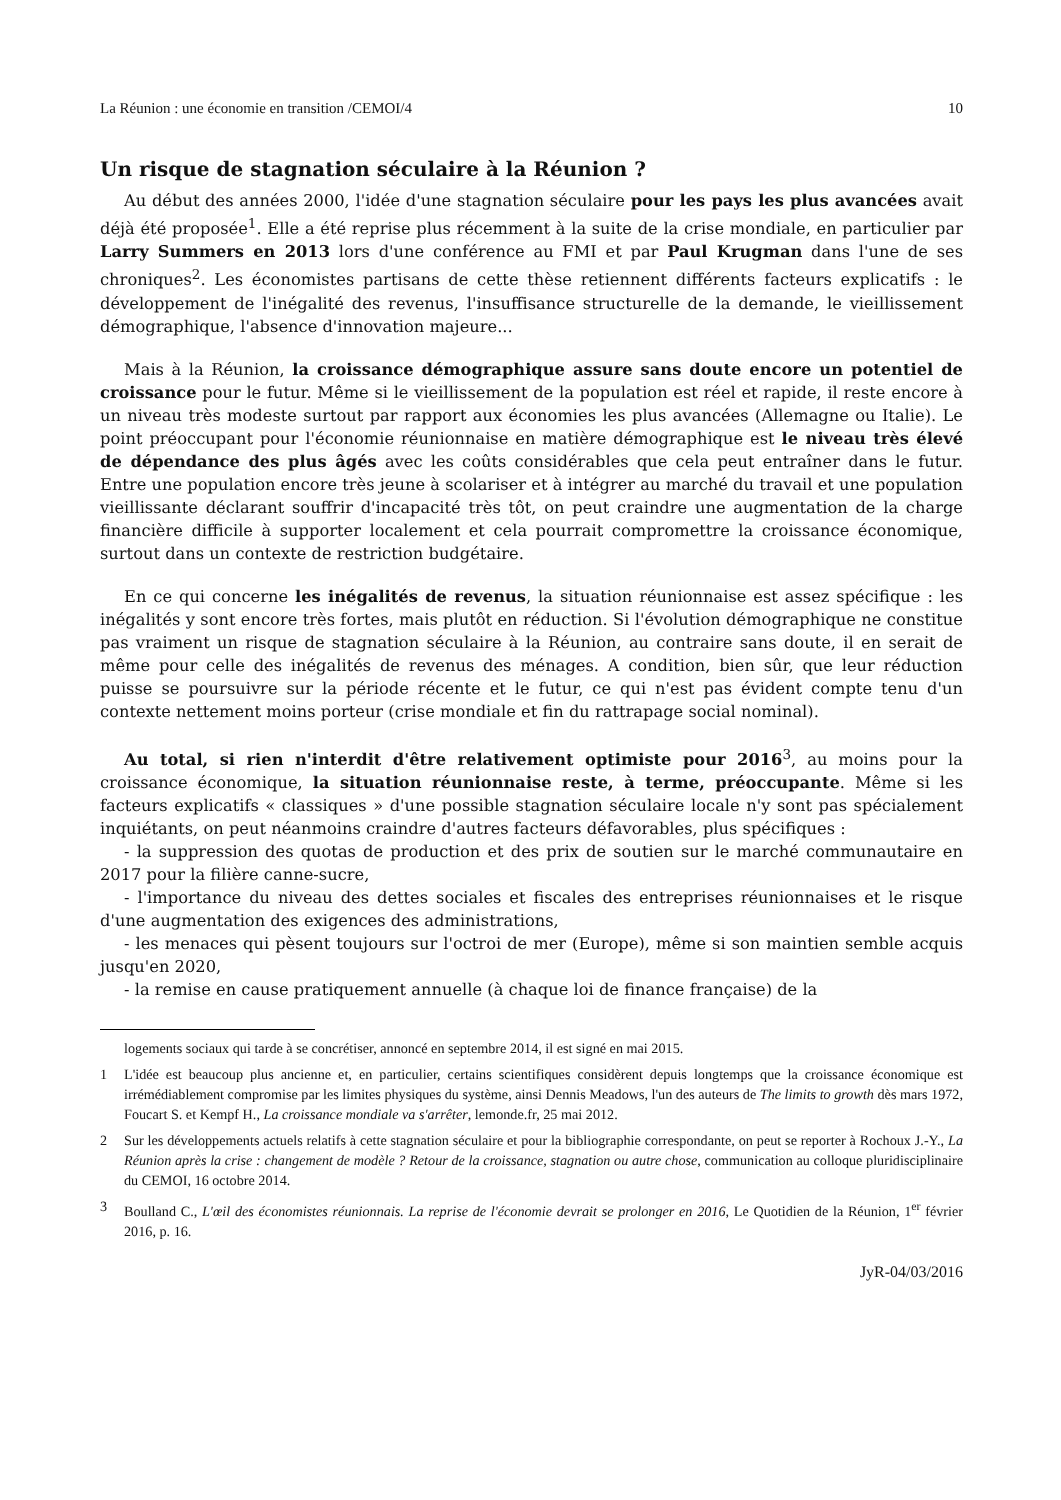La Réunion : une économie en transition /CEMOI/4 10
Un risque de stagnation séculaire à la Réunion ?
Au début des années 2000, l'idée d'une stagnation séculaire pour les pays les plus avancées avait déjà été proposée<sup>1</sup>. Elle a été reprise plus récemment à la suite de la crise mondiale, en particulier par Larry Summers en 2013 lors d'une conférence au FMI et par Paul Krugman dans l'une de ses chroniques<sup>2</sup>. Les économistes partisans de cette thèse retiennent différents facteurs explicatifs : le développement de l'inégalité des revenus, l'insuffisance structurelle de la demande, le vieillissement démographique, l'absence d'innovation majeure...
Mais à la Réunion, la croissance démographique assure sans doute encore un potentiel de croissance pour le futur. Même si le vieillissement de la population est réel et rapide, il reste encore à un niveau très modeste surtout par rapport aux économies les plus avancées (Allemagne ou Italie). Le point préoccupant pour l'économie réunionnaise en matière démographique est le niveau très élevé de dépendance des plus âgés avec les coûts considérables que cela peut entraîner dans le futur. Entre une population encore très jeune à scolariser et à intégrer au marché du travail et une population vieillissante déclarant souffrir d'incapacité très tôt, on peut craindre une augmentation de la charge financière difficile à supporter localement et cela pourrait compromettre la croissance économique, surtout dans un contexte de restriction budgétaire.
En ce qui concerne les inégalités de revenus, la situation réunionnaise est assez spécifique : les inégalités y sont encore très fortes, mais plutôt en réduction. Si l'évolution démographique ne constitue pas vraiment un risque de stagnation séculaire à la Réunion, au contraire sans doute, il en serait de même pour celle des inégalités de revenus des ménages. A condition, bien sûr, que leur réduction puisse se poursuivre sur la période récente et le futur, ce qui n'est pas évident compte tenu d'un contexte nettement moins porteur (crise mondiale et fin du rattrapage social nominal).
Au total, si rien n'interdit d'être relativement optimiste pour 2016<sup>3</sup>, au moins pour la croissance économique, la situation réunionnaise reste, à terme, préoccupante. Même si les facteurs explicatifs « classiques » d'une possible stagnation séculaire locale n'y sont pas spécialement inquiétants, on peut néanmoins craindre d'autres facteurs défavorables, plus spécifiques :
- la suppression des quotas de production et des prix de soutien sur le marché communautaire en 2017 pour la filière canne-sucre,
- l'importance du niveau des dettes sociales et fiscales des entreprises réunionnaises et le risque d'une augmentation des exigences des administrations,
- les menaces qui pèsent toujours sur l'octroi de mer (Europe), même si son maintien semble acquis jusqu'en 2020,
- la remise en cause pratiquement annuelle (à chaque loi de finance française) de la
logements sociaux qui tarde à se concrétiser, annoncé en septembre 2014, il est signé en mai 2015.
1 L'idée est beaucoup plus ancienne et, en particulier, certains scientifiques considèrent depuis longtemps que la croissance économique est irrémédiablement compromise par les limites physiques du système, ainsi Dennis Meadows, l'un des auteurs de The limits to growth dès mars 1972, Foucart S. et Kempf H., La croissance mondiale va s'arrêter, lemonde.fr, 25 mai 2012.
2 Sur les développements actuels relatifs à cette stagnation séculaire et pour la bibliographie correspondante, on peut se reporter à Rochoux J.-Y., La Réunion après la crise : changement de modèle ? Retour de la croissance, stagnation ou autre chose, communication au colloque pluridisciplinaire du CEMOI, 16 octobre 2014.
3 Boulland C., L'œil des économistes réunionnais. La reprise de l'économie devrait se prolonger en 2016, Le Quotidien de la Réunion, 1<sup>er</sup> février 2016, p. 16.
JyR-04/03/2016